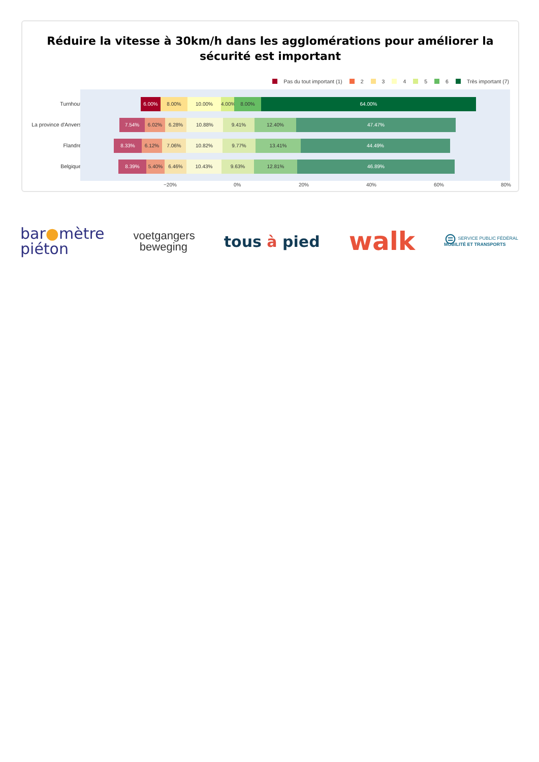Réduire la vitesse à 30km/h dans les agglomérations pour améliorer la sécurité est important
Pas du tout important (1) 2 3 4 5 6 Très important (7)
Turnhout
La province d'Anvers
Flandre
Belgique
6.00% 8.00% 10.00% 4.00% 8.00% 64.00%
7.54% 6.02% 6.28% 10.88% 9.41% 12.40% 47.47%
8.33% 6.12% 7.06% 10.82% 9.77% 13.41% 44.49%
8.39% 5.40% 6.46% 10.43% 9.63% 12.81% 46.89%
−20% 0% 20% 40% 60% 80%
bar●mètre
piéton
voetgangers
beweging
tous à pied
walk
⊜ SERVICE PUBLIC FÉDÉRAL
MOBILITÉ ET TRANSPORTS